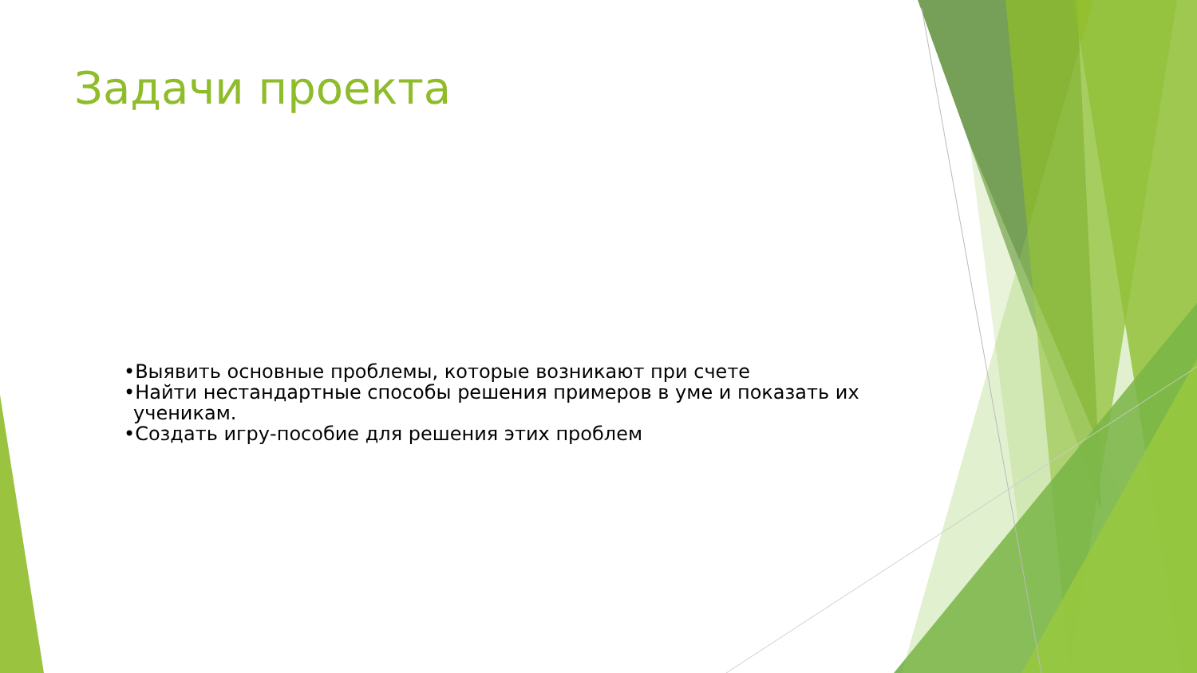Задачи проекта
•Выявить основные проблемы, которые возникают при счете
•Найти нестандартные способы решения примеров в уме и показать их ученикам.
•Создать игру-пособие для решения этих проблем